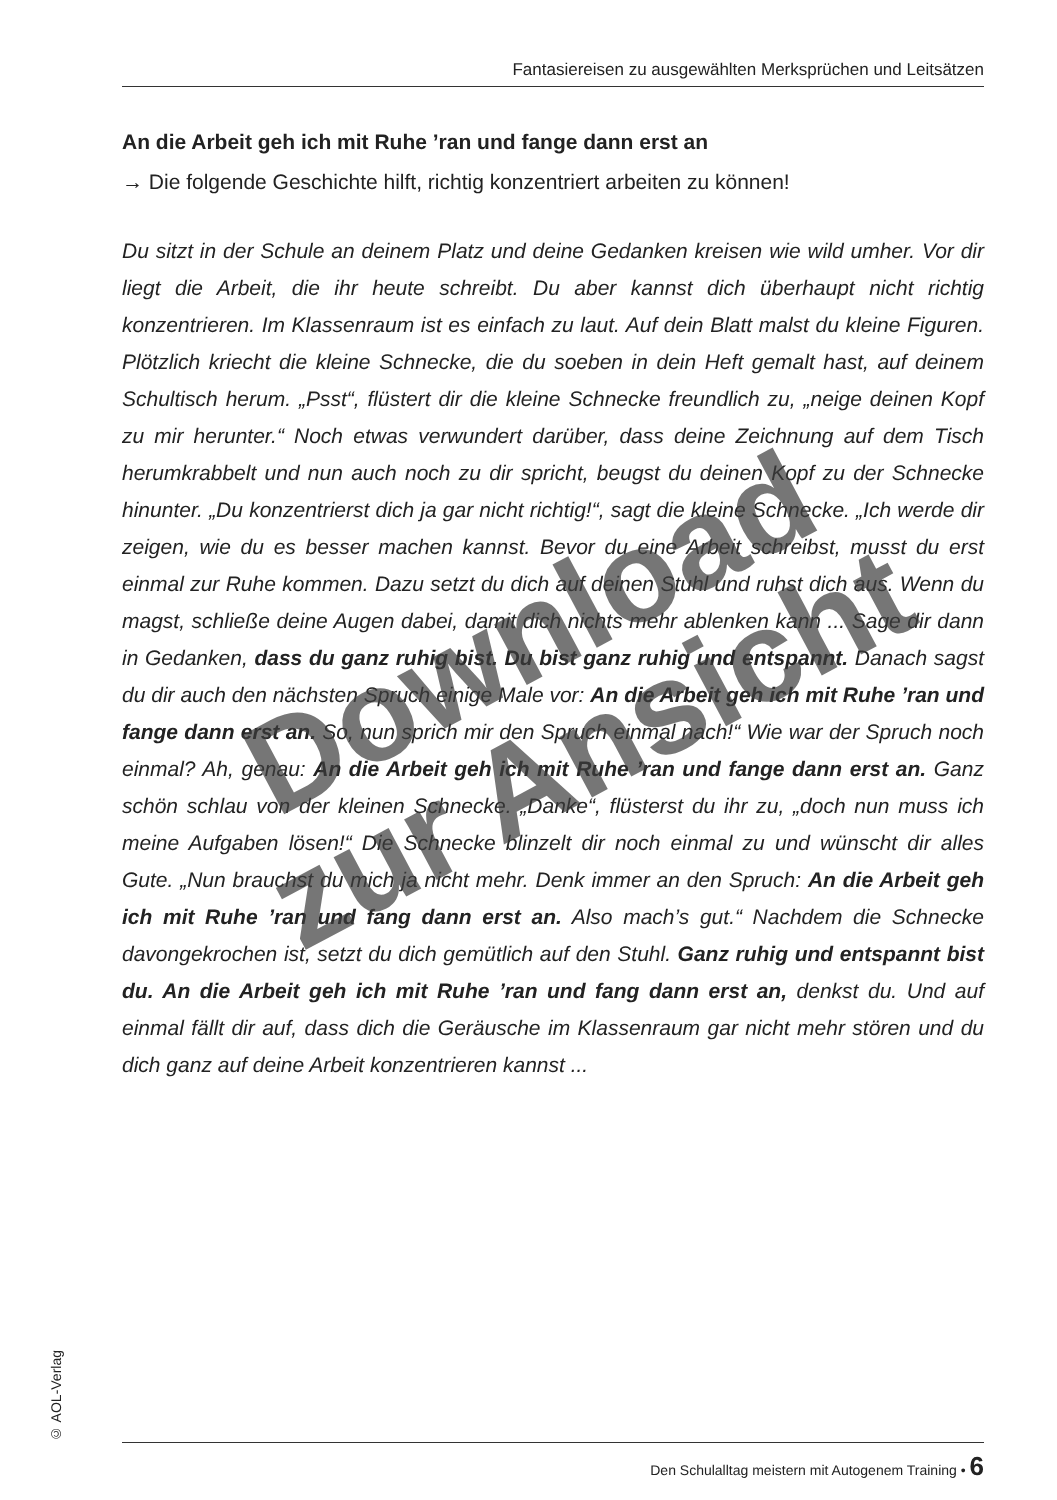Fantasiereisen zu ausgewählten Merksprüchen und Leitsätzen
An die Arbeit geh ich mit Ruhe ’ran und fange dann erst an
→ Die folgende Geschichte hilft, richtig konzentriert arbeiten zu können!
Du sitzt in der Schule an deinem Platz und deine Gedanken kreisen wie wild umher. Vor dir liegt die Arbeit, die ihr heute schreibt. Du aber kannst dich überhaupt nicht richtig konzentrieren. Im Klassenraum ist es einfach zu laut. Auf dein Blatt malst du kleine Figuren. Plötzlich kriecht die kleine Schnecke, die du soeben in dein Heft gemalt hast, auf deinem Schultisch herum. „Psst“, flüstert dir die kleine Schnecke freundlich zu, „neige deinen Kopf zu mir herunter.“ Noch etwas verwundert darüber, dass deine Zeichnung auf dem Tisch herumkrabbelt und nun auch noch zu dir spricht, beugst du deinen Kopf zu der Schnecke hinunter. „Du konzentrierst dich ja gar nicht richtig!“, sagt die kleine Schnecke. „Ich werde dir zeigen, wie du es besser machen kannst. Bevor du eine Arbeit schreibst, musst du erst einmal zur Ruhe kommen. Dazu setzt du dich auf deinen Stuhl und ruhst dich aus. Wenn du magst, schließe deine Augen dabei, damit dich nichts mehr ablenken kann ... Sage dir dann in Gedanken, dass du ganz ruhig bist. Du bist ganz ruhig und entspannt. Danach sagst du dir auch den nächsten Spruch einige Male vor: An die Arbeit geh ich mit Ruhe ’ran und fange dann erst an. So, nun sprich mir den Spruch einmal nach!“ Wie war der Spruch noch einmal? Ah, genau: An die Arbeit geh ich mit Ruhe ’ran und fange dann erst an. Ganz schön schlau von der kleinen Schnecke. „Danke“, flüsterst du ihr zu, „doch nun muss ich meine Aufgaben lösen!“ Die Schnecke blinzelt dir noch einmal zu und wünscht dir alles Gute. „Nun brauchst du mich ja nicht mehr. Denk immer an den Spruch: An die Arbeit geh ich mit Ruhe ’ran und fang dann erst an. Also mach’s gut.“ Nachdem die Schnecke davongekrochen ist, setzt du dich gemütlich auf den Stuhl. Ganz ruhig und entspannt bist du. An die Arbeit geh ich mit Ruhe ’ran und fang dann erst an, denkst du. Und auf einmal fällt dir auf, dass dich die Geräusche im Klassenraum gar nicht mehr stören und du dich ganz auf deine Arbeit konzentrieren kannst ...
Download
zur Ansicht
© AOL-Verlag
Den Schulalltag meistern mit Autogenem Training • 6